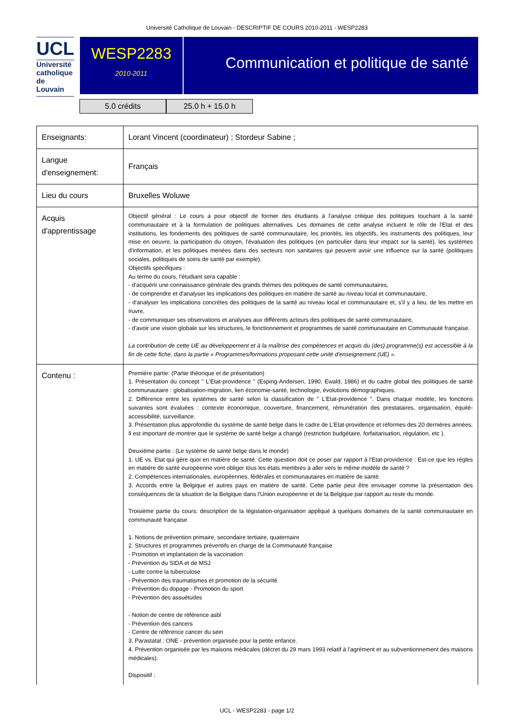Université Catholique de Louvain - DESCRIPTIF DE COURS 2010-2011 - WESP2283
UCL
Université
catholique
de Louvain
WESP2283
2010-2011
Communication et politique de santé
5.0 crédits 25.0 h + 15.0 h
| Enseignants: | Lorant Vincent (coordinateur) ; Stordeur Sabine ; |
| Langue d'enseignement: | Français |
| Lieu du cours | Bruxelles Woluwe |
| Acquis d'apprentissage | Objectif général : Le cours a pour objectif de former des étudiants à l'analyse critique des politiques touchant à la santé communautaire et à la formulation de politiques alternatives. Les domaines de cette analyse incluent le rôle de l'Etat et des institutions, les fondements des politiques de santé communautaire, les priorités, les objectifs, les instruments des politiques, leur mise en oeuvre, la participation du citoyen, l'évaluation des politiques (en particulier dans leur impact sur la santé), les systèmes d'information, et les politiques menées dans des secteurs non sanitaires qui peuvent avoir une influence sur la santé (politiques sociales, politiques de soins de santé par exemple). Objectifs spécifiques : Au terme du cours, l'étudiant sera capable : - d'acquérir une connaissance générale des grands thèmes des politiques de santé communautaires, - de comprendre et d'analyser les implications des politiques en matière de santé au niveau local et communautaire, - d'analyser les implications concrètes des politiques de la santé au niveau local et communautaire et, s'il y a lieu, de les mettre en #uvre, - de communiquer ses observations et analyses aux différents acteurs des politiques de santé communautaire, - d'avoir une vision globale sur les structures, le fonctionnement et programmes de santé communautaire en Communauté française. La contribution de cette UE au développement et à la maîtrise des compétences et acquis du (des) programme(s) est accessible à la fin de cette fiche, dans la partie « Programmes/formations proposant cette unité d'enseignement (UE) ». |
| Contenu : | Première partie: (Partie théorique et de présentation) 1. Présentation du concept " L'Etat-providence " (Esping-Andersen, 1990; Ewald, 1986) et du cadre global des politiques de santé communautaire : globalisation-migration, lien économie-santé, technologie, évolutions démographiques. 2. Différence entre les systèmes de santé selon la classification de " L'Etat-providence ". Dans chaque modèle, les fonctions suivantes sont évaluées : contexte économique, couverture, financement, rémunération des prestataires, organisation, équité-accessibilité, surveillance. 3. Présentation plus approfondie du système de santé belge dans le cadre de L'Etat-providence et réformes des 20 dernières années. Il est important de montrer que le système de santé belge a changé (restriction budgétaire, forfaitarisation, régulation, etc ). Deuxième partie : (Le système de santé belge dans le monde) 1. UE vs. Etat qui gère quoi en matière de santé. Cette question doit ce poser par rapport à l'Etat-providence : Est-ce que les règles en matière de santé européenne vont obliger tous les états membres à aller vers le même modèle de santé ? 2. Compétences internationales, européennes, fédérales et communautaires en matière de santé. 3. Accords entre la Belgique et autres pays en matière de santé. Cette partie peut être envisager comme la présentation des conséquences de la situation de la Belgique dans l'Union européenne et de la Belgique par rapport au reste du monde. Troisième partie du cours: description de la législation-organisation appliqué à quelques domaines de la santé communautaire en communauté française 1. Notions de prévention primaire, secondaire tertiaire, quaternaire 2. Structures et programmes préventifs en charge de la Communauté française - Promotion et implantation de la vaccination - Prévention du SIDA et de MSJ - Lutte contre la tuberculose - Prévention des traumatismes et promotion de la sécurité - Prévention du dopage - Promotion du sport - Prévention des assuétudes - Notion de centre de référence asbl - Prévention des cancers - Centre de référence cancer du sein 3. Parastatal : ONE - prévention organisée pour la petite enfance. 4. Prévention organisée par les maisons médicales (décret du 29 mars 1993 relatif à l'agrément et au subventionnement des maisons médicales). Dispositif : |
UCL - WESP2283 - page 1/2